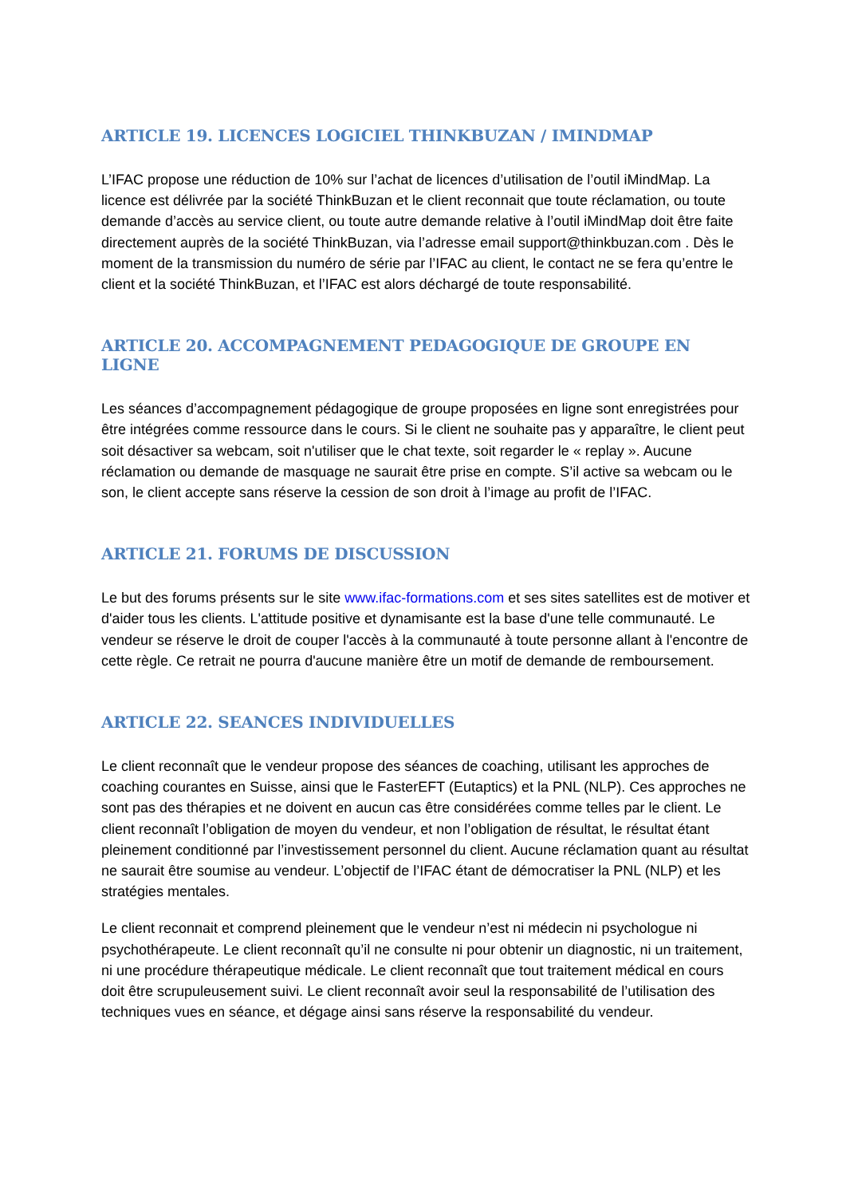ARTICLE 19. LICENCES LOGICIEL THINKBUZAN / IMINDMAP
L’IFAC propose une réduction de 10% sur l’achat de licences d’utilisation de l’outil iMindMap. La licence est délivrée par la société ThinkBuzan et le client reconnait que toute réclamation, ou toute demande d’accès au service client, ou toute autre demande relative à l’outil iMindMap doit être faite directement auprès de la société ThinkBuzan, via l’adresse email support@thinkbuzan.com . Dès le moment de la transmission du numéro de série par l’IFAC au client, le contact ne se fera qu’entre le client et la société ThinkBuzan, et l’IFAC est alors déchargé de toute responsabilité.
ARTICLE 20. ACCOMPAGNEMENT PEDAGOGIQUE DE GROUPE EN LIGNE
Les séances d’accompagnement pédagogique de groupe proposées en ligne sont enregistrées pour être intégrées comme ressource dans le cours. Si le client ne souhaite pas y apparaître, le client peut soit désactiver sa webcam, soit n'utiliser que le chat texte, soit regarder le « replay ». Aucune réclamation ou demande de masquage ne saurait être prise en compte. S’il active sa webcam ou le son, le client accepte sans réserve la cession de son droit à l’image au profit de l’IFAC.
ARTICLE 21. FORUMS DE DISCUSSION
Le but des forums présents sur le site www.ifac-formations.com et ses sites satellites est de motiver et d'aider tous les clients. L'attitude positive et dynamisante est la base d'une telle communauté. Le vendeur se réserve le droit de couper l'accès à la communauté à toute personne allant à l'encontre de cette règle. Ce retrait ne pourra d'aucune manière être un motif de demande de remboursement.
ARTICLE 22. SEANCES INDIVIDUELLES
Le client reconnaît que le vendeur propose des séances de coaching, utilisant les approches de coaching courantes en Suisse, ainsi que le FasterEFT (Eutaptics) et la PNL (NLP). Ces approches ne sont pas des thérapies et ne doivent en aucun cas être considérées comme telles par le client. Le client reconnaît l’obligation de moyen du vendeur, et non l’obligation de résultat, le résultat étant pleinement conditionné par l’investissement personnel du client. Aucune réclamation quant au résultat ne saurait être soumise au vendeur. L’objectif de l’IFAC étant de démocratiser la PNL (NLP) et les stratégies mentales.
Le client reconnait et comprend pleinement que le vendeur n’est ni médecin ni psychologue ni psychothérapeute. Le client reconnaît qu’il ne consulte ni pour obtenir un diagnostic, ni un traitement, ni une procédure thérapeutique médicale. Le client reconnaît que tout traitement médical en cours doit être scrupuleusement suivi. Le client reconnaît avoir seul la responsabilité de l’utilisation des techniques vues en séance, et dégage ainsi sans réserve la responsabilité du vendeur.